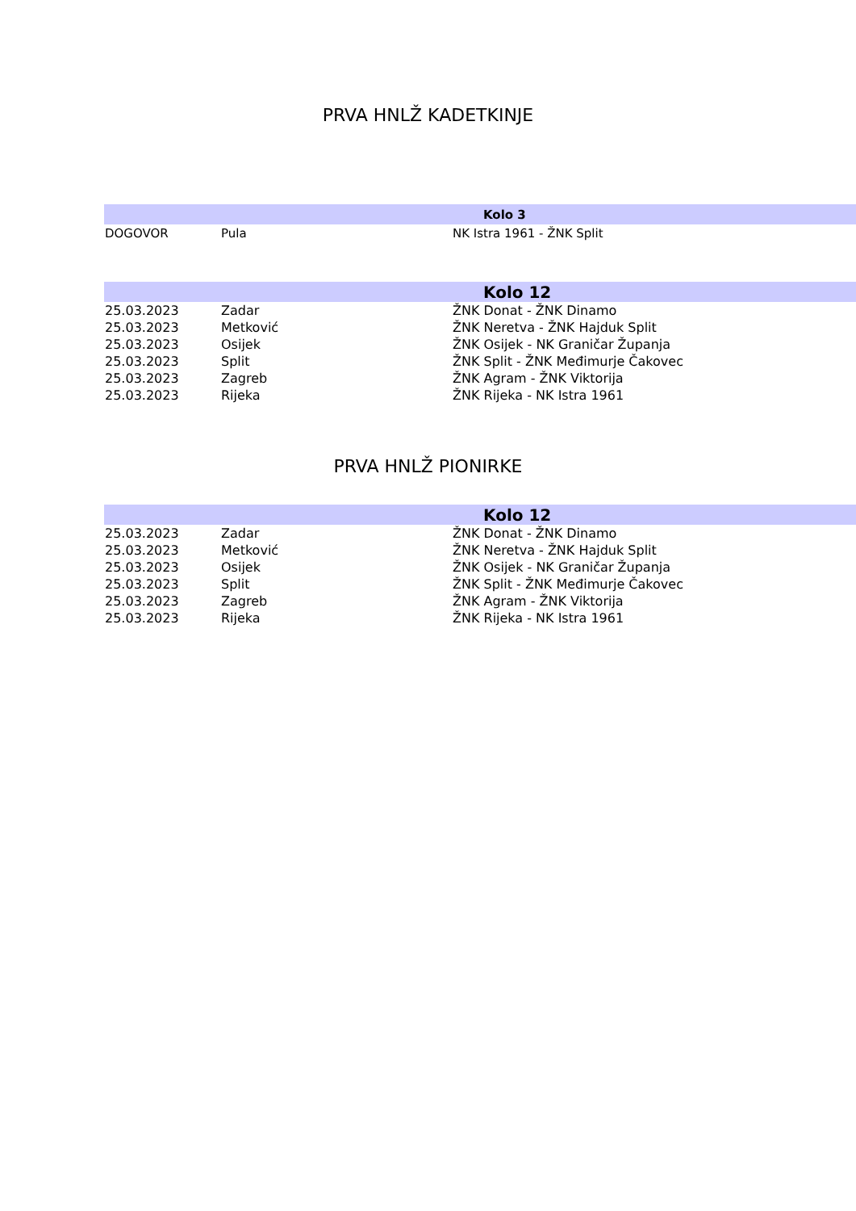PRVA HNLŽ KADETKINJE
| Kolo 3 | | |
| --- | --- | --- |
| DOGOVOR | Pula | NK Istra 1961 - ŽNK Split |
| Kolo 12 | | |
| --- | --- | --- |
| 25.03.2023 | Zadar | ŽNK Donat - ŽNK Dinamo |
| 25.03.2023 | Metković | ŽNK Neretva - ŽNK Hajduk Split |
| 25.03.2023 | Osijek | ŽNK Osijek - NK Graničar Županja |
| 25.03.2023 | Split | ŽNK Split - ŽNK Međimurje Čakovec |
| 25.03.2023 | Zagreb | ŽNK Agram - ŽNK Viktorija |
| 25.03.2023 | Rijeka | ŽNK Rijeka - NK Istra 1961 |
PRVA HNLŽ PIONIRKE
| Kolo 12 | | |
| --- | --- | --- |
| 25.03.2023 | Zadar | ŽNK Donat - ŽNK Dinamo |
| 25.03.2023 | Metković | ŽNK Neretva - ŽNK Hajduk Split |
| 25.03.2023 | Osijek | ŽNK Osijek - NK Graničar Županja |
| 25.03.2023 | Split | ŽNK Split - ŽNK Međimurje Čakovec |
| 25.03.2023 | Zagreb | ŽNK Agram - ŽNK Viktorija |
| 25.03.2023 | Rijeka | ŽNK Rijeka - NK Istra 1961 |